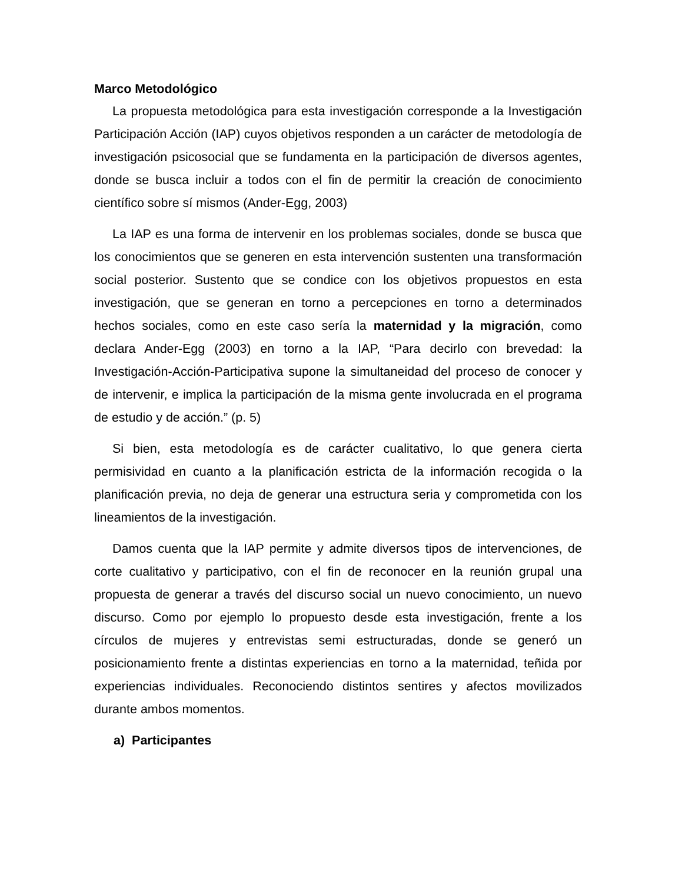Marco Metodológico
La propuesta metodológica para esta investigación corresponde a la Investigación Participación Acción (IAP) cuyos objetivos responden a un carácter de metodología de investigación psicosocial que se fundamenta en la participación de diversos agentes, donde se busca incluir a todos con el fin de permitir la creación de conocimiento científico sobre sí mismos (Ander-Egg, 2003)
La IAP es una forma de intervenir en los problemas sociales, donde se busca que los conocimientos que se generen en esta intervención sustenten una transformación social posterior. Sustento que se condice con los objetivos propuestos en esta investigación, que se generan en torno a percepciones en torno a determinados hechos sociales, como en este caso sería la maternidad y la migración, como declara Ander-Egg (2003) en torno a la IAP, “Para decirlo con brevedad: la Investigación-Acción-Participativa supone la simultaneidad del proceso de conocer y de intervenir, e implica la participación de la misma gente involucrada en el programa de estudio y de acción.” (p. 5)
Si bien, esta metodología es de carácter cualitativo, lo que genera cierta permisividad en cuanto a la planificación estricta de la información recogida o la planificación previa, no deja de generar una estructura seria y comprometida con los lineamientos de la investigación.
Damos cuenta que la IAP permite y admite diversos tipos de intervenciones, de corte cualitativo y participativo, con el fin de reconocer en la reunión grupal una propuesta de generar a través del discurso social un nuevo conocimiento, un nuevo discurso. Como por ejemplo lo propuesto desde esta investigación, frente a los círculos de mujeres y entrevistas semi estructuradas, donde se generó un posicionamiento frente a distintas experiencias en torno a la maternidad, teñida por experiencias individuales. Reconociendo distintos sentires y afectos movilizados durante ambos momentos.
a) Participantes